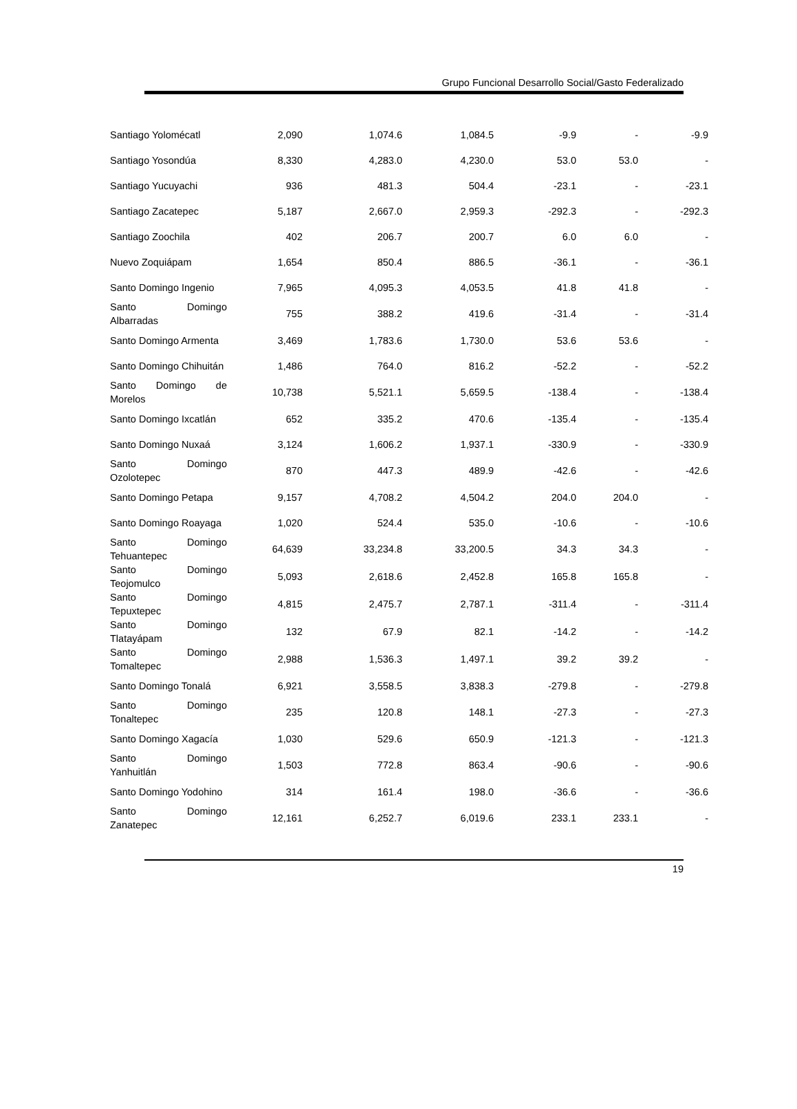Grupo Funcional Desarrollo Social/Gasto Federalizado
| Santiago Yolomécatl | 2,090 | 1,074.6 | 1,084.5 | -9.9 | - | -9.9 |
| Santiago Yosondúa | 8,330 | 4,283.0 | 4,230.0 | 53.0 | 53.0 | - |
| Santiago Yucuyachi | 936 | 481.3 | 504.4 | -23.1 | - | -23.1 |
| Santiago Zacatepec | 5,187 | 2,667.0 | 2,959.3 | -292.3 | - | -292.3 |
| Santiago Zoochila | 402 | 206.7 | 200.7 | 6.0 | 6.0 | - |
| Nuevo Zoquiápam | 1,654 | 850.4 | 886.5 | -36.1 | - | -36.1 |
| Santo Domingo Ingenio | 7,965 | 4,095.3 | 4,053.5 | 41.8 | 41.8 | - |
| Santo Domingo Albarradas | 755 | 388.2 | 419.6 | -31.4 | - | -31.4 |
| Santo Domingo Armenta | 3,469 | 1,783.6 | 1,730.0 | 53.6 | 53.6 | - |
| Santo Domingo Chihuitán | 1,486 | 764.0 | 816.2 | -52.2 | - | -52.2 |
| Santo Domingo de Morelos | 10,738 | 5,521.1 | 5,659.5 | -138.4 | - | -138.4 |
| Santo Domingo Ixcatlán | 652 | 335.2 | 470.6 | -135.4 | - | -135.4 |
| Santo Domingo Nuxaá | 3,124 | 1,606.2 | 1,937.1 | -330.9 | - | -330.9 |
| Santo Domingo Ozolotepec | 870 | 447.3 | 489.9 | -42.6 | - | -42.6 |
| Santo Domingo Petapa | 9,157 | 4,708.2 | 4,504.2 | 204.0 | 204.0 | - |
| Santo Domingo Roayaga | 1,020 | 524.4 | 535.0 | -10.6 | - | -10.6 |
| Santo Domingo Tehuantepec | 64,639 | 33,234.8 | 33,200.5 | 34.3 | 34.3 | - |
| Santo Domingo Teojomulco | 5,093 | 2,618.6 | 2,452.8 | 165.8 | 165.8 | - |
| Santo Domingo Tepuxtepec | 4,815 | 2,475.7 | 2,787.1 | -311.4 | - | -311.4 |
| Santo Domingo Tlatayápam | 132 | 67.9 | 82.1 | -14.2 | - | -14.2 |
| Santo Domingo Tomaltepec | 2,988 | 1,536.3 | 1,497.1 | 39.2 | 39.2 | - |
| Santo Domingo Tonalá | 6,921 | 3,558.5 | 3,838.3 | -279.8 | - | -279.8 |
| Santo Domingo Tonaltepec | 235 | 120.8 | 148.1 | -27.3 | - | -27.3 |
| Santo Domingo Xagacía | 1,030 | 529.6 | 650.9 | -121.3 | - | -121.3 |
| Santo Domingo Yanhuitlán | 1,503 | 772.8 | 863.4 | -90.6 | - | -90.6 |
| Santo Domingo Yodohino | 314 | 161.4 | 198.0 | -36.6 | - | -36.6 |
| Santo Domingo Zanatepec | 12,161 | 6,252.7 | 6,019.6 | 233.1 | 233.1 | - |
19